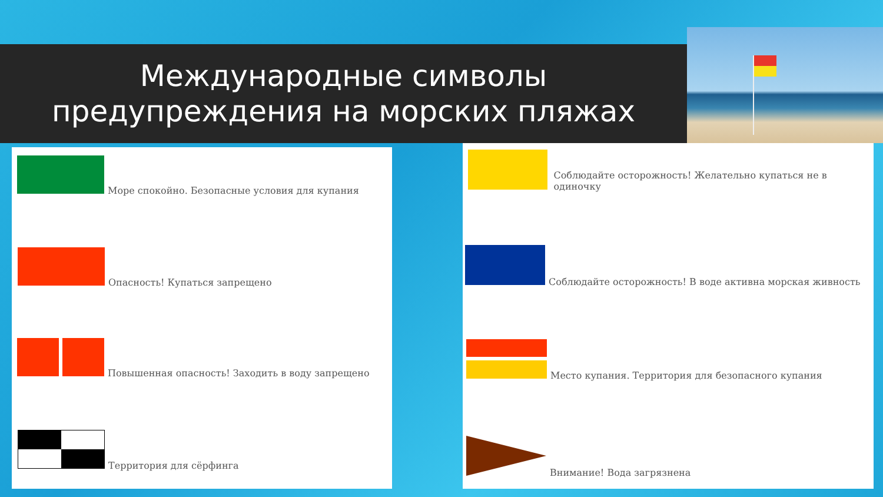Международные символы
предупреждения на морских пляжах
Море спокойно. Безопасные условия для купания
Опасность! Купаться запрещено
Повышенная опасность! Заходить в воду запрещено
Территория для сёрфинга
Соблюдайте осторожность! Желательно купаться не в одиночку
Соблюдайте осторожность! В воде активна морская живность
Место купания. Территория для безопасного купания
Внимание! Вода загрязнена